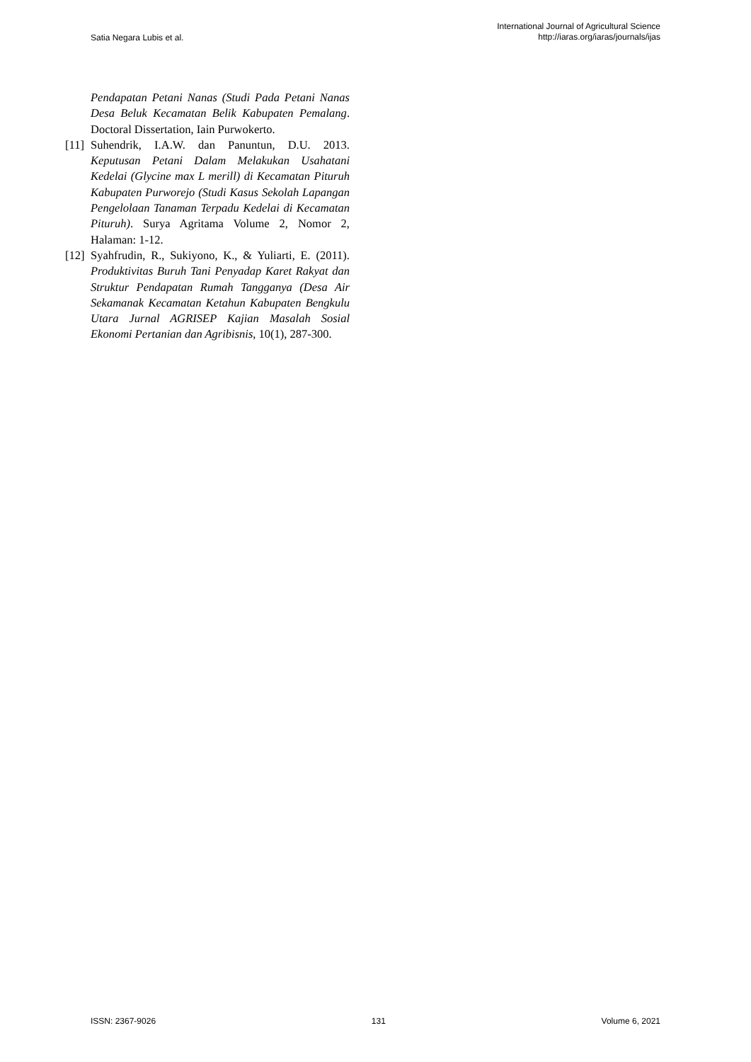Satia Negara Lubis et al.
International Journal of Agricultural Science
http://iaras.org/iaras/journals/ijas
Pendapatan Petani Nanas (Studi Pada Petani Nanas Desa Beluk Kecamatan Belik Kabupaten Pemalang. Doctoral Dissertation, Iain Purwokerto.
[11] Suhendrik, I.A.W. dan Panuntun, D.U. 2013. Keputusan Petani Dalam Melakukan Usahatani Kedelai (Glycine max L merill) di Kecamatan Pituruh Kabupaten Purworejo (Studi Kasus Sekolah Lapangan Pengelolaan Tanaman Terpadu Kedelai di Kecamatan Pituruh). Surya Agritama Volume 2, Nomor 2, Halaman: 1-12.
[12] Syahfrudin, R., Sukiyono, K., & Yuliarti, E. (2011). Produktivitas Buruh Tani Penyadap Karet Rakyat dan Struktur Pendapatan Rumah Tangganya (Desa Air Sekamanak Kecamatan Ketahun Kabupaten Bengkulu Utara Jurnal AGRISEP Kajian Masalah Sosial Ekonomi Pertanian dan Agribisnis, 10(1), 287-300.
ISSN: 2367-9026 131 Volume 6, 2021